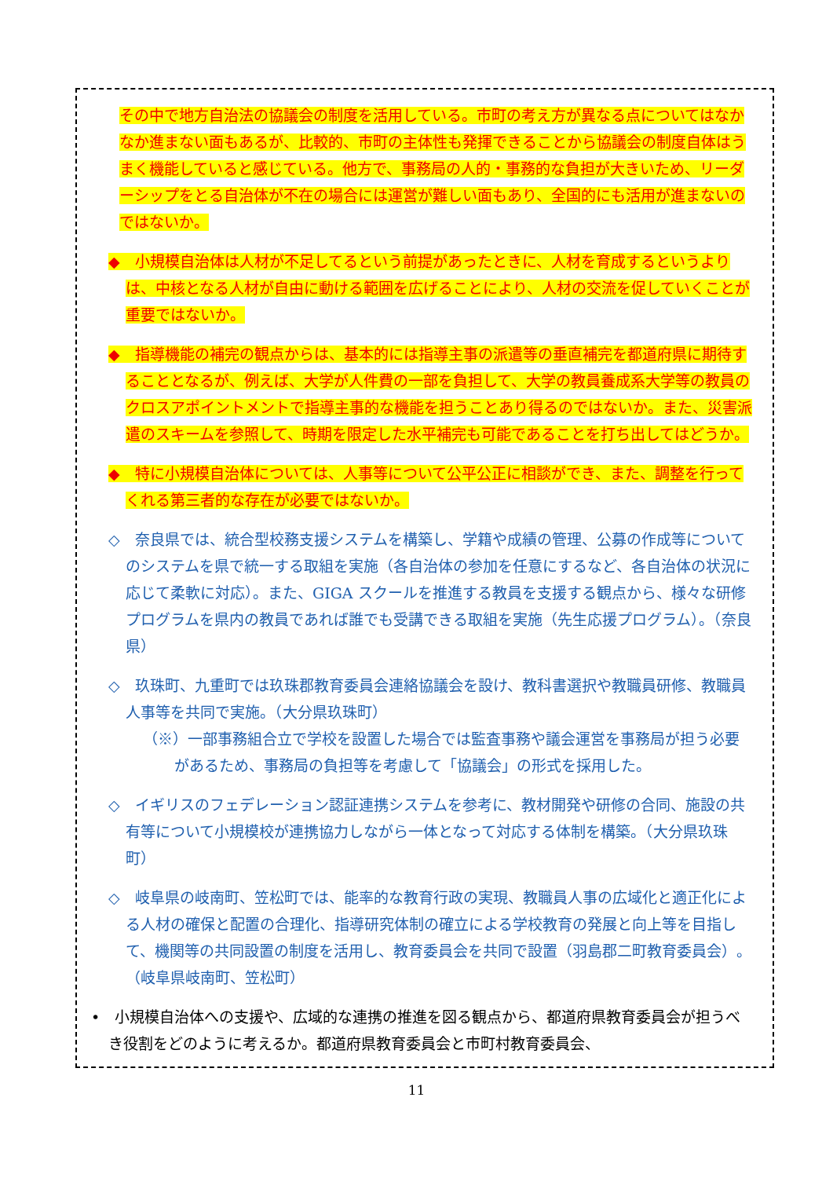その中で地方自治法の協議会の制度を活用している。市町の考え方が異なる点についてはなかなか進まない面もあるが、比較的、市町の主体性も発揮できることから協議会の制度自体はうまく機能していると感じている。他方で、事務局の人的・事務的な負担が大きいため、リーダーシップをとる自治体が不在の場合には運営が難しい面もあり、全国的にも活用が進まないのではないか。
◆　小規模自治体は人材が不足してるという前提があったときに、人材を育成するというよりは、中核となる人材が自由に動ける範囲を広げることにより、人材の交流を促していくことが重要ではないか。
◆　指導機能の補完の観点からは、基本的には指導主事の派遣等の垂直補完を都道府県に期待することとなるが、例えば、大学が人件費の一部を負担して、大学の教員養成系大学等の教員のクロスアポイントメントで指導主事的な機能を担うことあり得るのではないか。また、災害派遣のスキームを参照して、時期を限定した水平補完も可能であることを打ち出してはどうか。
◆　特に小規模自治体については、人事等について公平公正に相談ができ、また、調整を行ってくれる第三者的な存在が必要ではないか。
◇　奈良県では、統合型校務支援システムを構築し、学籍や成績の管理、公募の作成等についてのシステムを県で統一する取組を実施（各自治体の参加を任意にするなど、各自治体の状況に応じて柔軟に対応）。また、GIGA スクールを推進する教員を支援する観点から、様々な研修プログラムを県内の教員であれば誰でも受講できる取組を実施（先生応援プログラム）。（奈良県）
◇　玖珠町、九重町では玖珠郡教育委員会連絡協議会を設け、教科書選択や教職員研修、教職員人事等を共同で実施。（大分県玖珠町）
（※）一部事務組合立で学校を設置した場合では監査事務や議会運営を事務局が担う必要があるため、事務局の負担等を考慮して「協議会」の形式を採用した。
◇　イギリスのフェデレーション認証連携システムを参考に、教材開発や研修の合同、施設の共有等について小規模校が連携協力しながら一体となって対応する体制を構築。（大分県玖珠町）
◇　岐阜県の岐南町、笠松町では、能率的な教育行政の実現、教職員人事の広域化と適正化による人材の確保と配置の合理化、指導研究体制の確立による学校教育の発展と向上等を目指して、機関等の共同設置の制度を活用し、教育委員会を共同で設置（羽島郡二町教育委員会）。（岐阜県岐南町、笠松町）
•　小規模自治体への支援や、広域的な連携の推進を図る観点から、都道府県教育委員会が担うべき役割をどのように考えるか。都道府県教育委員会と市町村教育委員会、
11